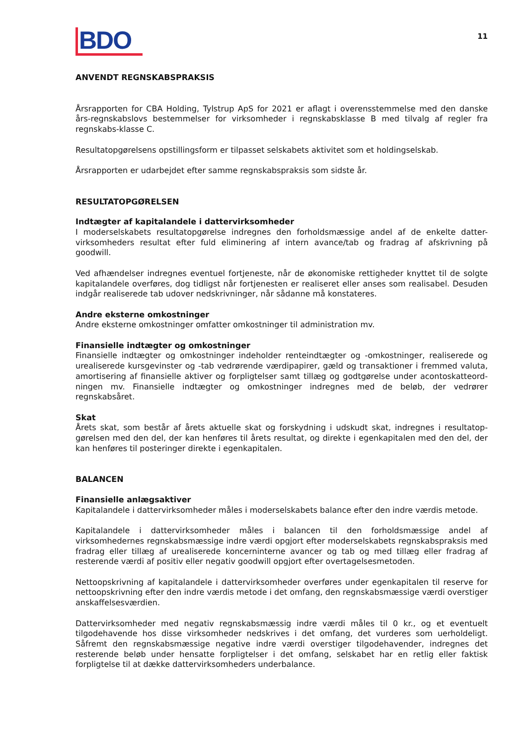BDO
11
ANVENDT REGNSKABSPRAKSIS
Årsrapporten for CBA Holding, Tylstrup ApS for 2021 er aflagt i overensstemmelse med den danske års-regnskabslovs bestemmelser for virksomheder i regnskabsklasse B med tilvalg af regler fra regnskabs-klasse C.
Resultatopgørelsens opstillingsform er tilpasset selskabets aktivitet som et holdingselskab.
Årsrapporten er udarbejdet efter samme regnskabspraksis som sidste år.
RESULTATOPGØRELSEN
Indtægter af kapitalandele i dattervirksomheder
I moderselskabets resultatopgørelse indregnes den forholdsmæssige andel af de enkelte datter-virksomheders resultat efter fuld eliminering af intern avance/tab og fradrag af afskrivning på goodwill.
Ved afhændelser indregnes eventuel fortjeneste, når de økonomiske rettigheder knyttet til de solgte kapitalandele overføres, dog tidligst når fortjenesten er realiseret eller anses som realisabel. Desuden indgår realiserede tab udover nedskrivninger, når sådanne må konstateres.
Andre eksterne omkostninger
Andre eksterne omkostninger omfatter omkostninger til administration mv.
Finansielle indtægter og omkostninger
Finansielle indtægter og omkostninger indeholder renteindtægter og -omkostninger, realiserede og urealiserede kursgevinster og -tab vedrørende værdipapirer, gæld og transaktioner i fremmed valuta, amortisering af finansielle aktiver og forpligtelser samt tillæg og godtgørelse under acontoskatteord-ningen mv. Finansielle indtægter og omkostninger indregnes med de beløb, der vedrører regnskabsåret.
Skat
Årets skat, som består af årets aktuelle skat og forskydning i udskudt skat, indregnes i resultatop-gørelsen med den del, der kan henføres til årets resultat, og direkte i egenkapitalen med den del, der kan henføres til posteringer direkte i egenkapitalen.
BALANCEN
Finansielle anlægsaktiver
Kapitalandele i dattervirksomheder måles i moderselskabets balance efter den indre værdis metode.
Kapitalandele i dattervirksomheder måles i balancen til den forholdsmæssige andel af virksomhedernes regnskabsmæssige indre værdi opgjort efter moderselskabets regnskabspraksis med fradrag eller tillæg af urealiserede koncerninterne avancer og tab og med tillæg eller fradrag af resterende værdi af positiv eller negativ goodwill opgjort efter overtagelsesmetoden.
Nettoopskrivning af kapitalandele i dattervirksomheder overføres under egenkapitalen til reserve for nettoopskrivning efter den indre værdis metode i det omfang, den regnskabsmæssige værdi overstiger anskaffelsesværdien.
Dattervirksomheder med negativ regnskabsmæssig indre værdi måles til 0 kr., og et eventuelt tilgodehavende hos disse virksomheder nedskrives i det omfang, det vurderes som uerholdeligt. Såfremt den regnskabsmæssige negative indre værdi overstiger tilgodehavender, indregnes det resterende beløb under hensatte forpligtelser i det omfang, selskabet har en retlig eller faktisk forpligtelse til at dække dattervirksomheders underbalance.